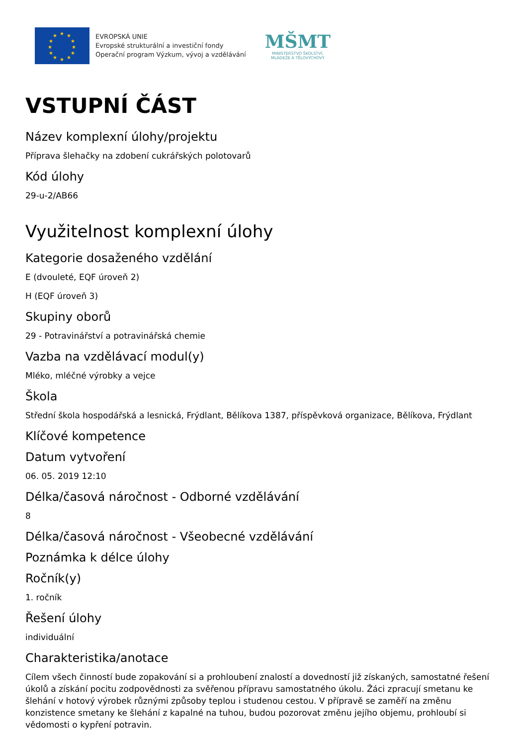★
★
★
★
★
★
★
★
★
★
★
★
EVROPSKÁ UNIE
Evropské strukturální a investiční fondy
Operační program Výzkum, vývoj a vzdělávání
MŠMT
MINISTERSTVO ŠKOLSTVÍ,
MLÁDEŽE A TĚLOVÝCHOVY
VSTUPNÍ ČÁST
Název komplexní úlohy/projektu
Příprava šlehačky na zdobení cukrářských polotovarů
Kód úlohy
29-u-2/AB66
Využitelnost komplexní úlohy
Kategorie dosaženého vzdělání
E (dvouleté, EQF úroveň 2)
H (EQF úroveň 3)
Skupiny oborů
29 - Potravinářství a potravinářská chemie
Vazba na vzdělávací modul(y)
Mléko, mléčné výrobky a vejce
Škola
Střední škola hospodářská a lesnická, Frýdlant, Bělíkova 1387, příspěvková organizace, Bělíkova, Frýdlant
Klíčové kompetence
Datum vytvoření
06. 05. 2019 12:10
Délka/časová náročnost - Odborné vzdělávání
8
Délka/časová náročnost - Všeobecné vzdělávání
Poznámka k délce úlohy
Ročník(y)
1. ročník
Řešení úlohy
individuální
Charakteristika/anotace
Cílem všech činností bude zopakování si a prohloubení znalostí a dovedností již získaných, samostatné řešení úkolů a získání pocitu zodpovědnosti za svěřenou přípravu samostatného úkolu. Žáci zpracují smetanu ke šlehání v hotový výrobek různými způsoby teplou i studenou cestou. V přípravě se zaměří na změnu konzistence smetany ke šlehání z kapalné na tuhou, budou pozorovat změnu jejího objemu, prohloubí si vědomosti o kypření potravin.